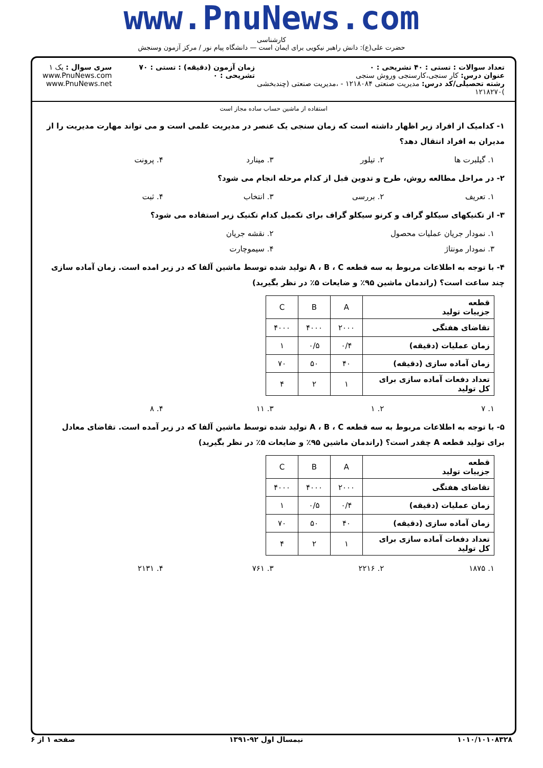www.PnuNews.com
کارشناسی
حضرت علی(ع): دانش راهبر نیکویی برای ایمان است — دانشگاه پیام نور / مرکز آزمون وسنجش
تعداد سوالات : تستی : ۴۰ تشریحی : ۰
عنوان درس: کار سنجی،کارسنجی وروش سنجی
رشته تحصیلی/کد درس: مدیریت صنعتی ۱۲۱۸۰۸۴ - ،مدیریت صنعتی (چندبخشی )۱۲۱۸۲۷۰
زمان آزمون (دقیقه) : تستی : ۷۰ تشریحی : ۰
سری سوال : یک ۱
www.PnuNews.com
www.PnuNews.net
استفاده از ماشین حساب ساده مجاز است
۱- کدامیک از افراد زیر اظهار داشته است که زمان سنجی یک عنصر در مدیریت علمی است و می تواند مهارت مدیریت را از مدیران به افراد انتقال دهد؟
۱. گیلبرت ها ۲. تیلور ۳. مینارد ۴. پرونت
۲- در مراحل مطالعه روش، طرح و تدوین قبل از کدام مرحله انجام می شود؟
۱. تعریف ۲. بررسی ۳. انتخاب ۴. ثبت
۳- از تکنیکهای سیکلو گراف و کرنو سیکلو گراف برای تکمیل کدام تکنیک زیر استفاده می شود؟
۱. نمودار جریان عملیات محصول ۲. نقشه جریان
۳. نمودار مونتاژ ۴. سیموچارت
۴- با توجه به اطلاعات مربوط به سه قطعه A ، B ، C تولید شده توسط ماشین آلفا که در زیر امده است. زمان آماده سازی چند ساعت است؟ (راندمان ماشین ۹۵٪ و ضایعات ۵٪ در نظر بگیرید)
| قطعه جزییات تولید | A | B | C |
| تقاضای هفتگی | ۲۰۰۰ | ۴۰۰۰ | ۴۰۰۰ |
| زمان عملیات (دقیقه) | ۰/۴ | ۰/۵ | ۱ |
| زمان آماده سازی (دقیقه) | ۴۰ | ۵۰ | ۷۰ |
| تعداد دفعات آماده سازی برای کل تولید | ۱ | ۲ | ۴ |
۱. ۷ ۲. ۱ ۳. ۱۱ ۴. ۸
۵- با توجه به اطلاعات مربوط به سه قطعه A ، B ، C تولید شده توسط ماشین آلفا که در زیر آمده است. تقاضای معادل برای تولید قطعه A چقدر است؟ (راندمان ماشین ۹۵٪ و ضایعات ۵٪ در نظر بگیرید)
| قطعه جزییات تولید | A | B | C |
| تقاضای هفتگی | ۲۰۰۰ | ۴۰۰۰ | ۴۰۰۰ |
| زمان عملیات (دقیقه) | ۰/۴ | ۰/۵ | ۱ |
| زمان آماده سازی (دقیقه) | ۴۰ | ۵۰ | ۷۰ |
| تعداد دفعات آماده سازی برای کل تولید | ۱ | ۲ | ۴ |
۱. ۱۸۷۵ ۲. ۲۲۱۶ ۳. ۷۶۱ ۴. ۲۱۳۱
۱۰۱۰/۱۰۱۰۸۳۲۸ نیمسال اول ۹۲-۱۳۹۱ صفحه ۱ از ۶